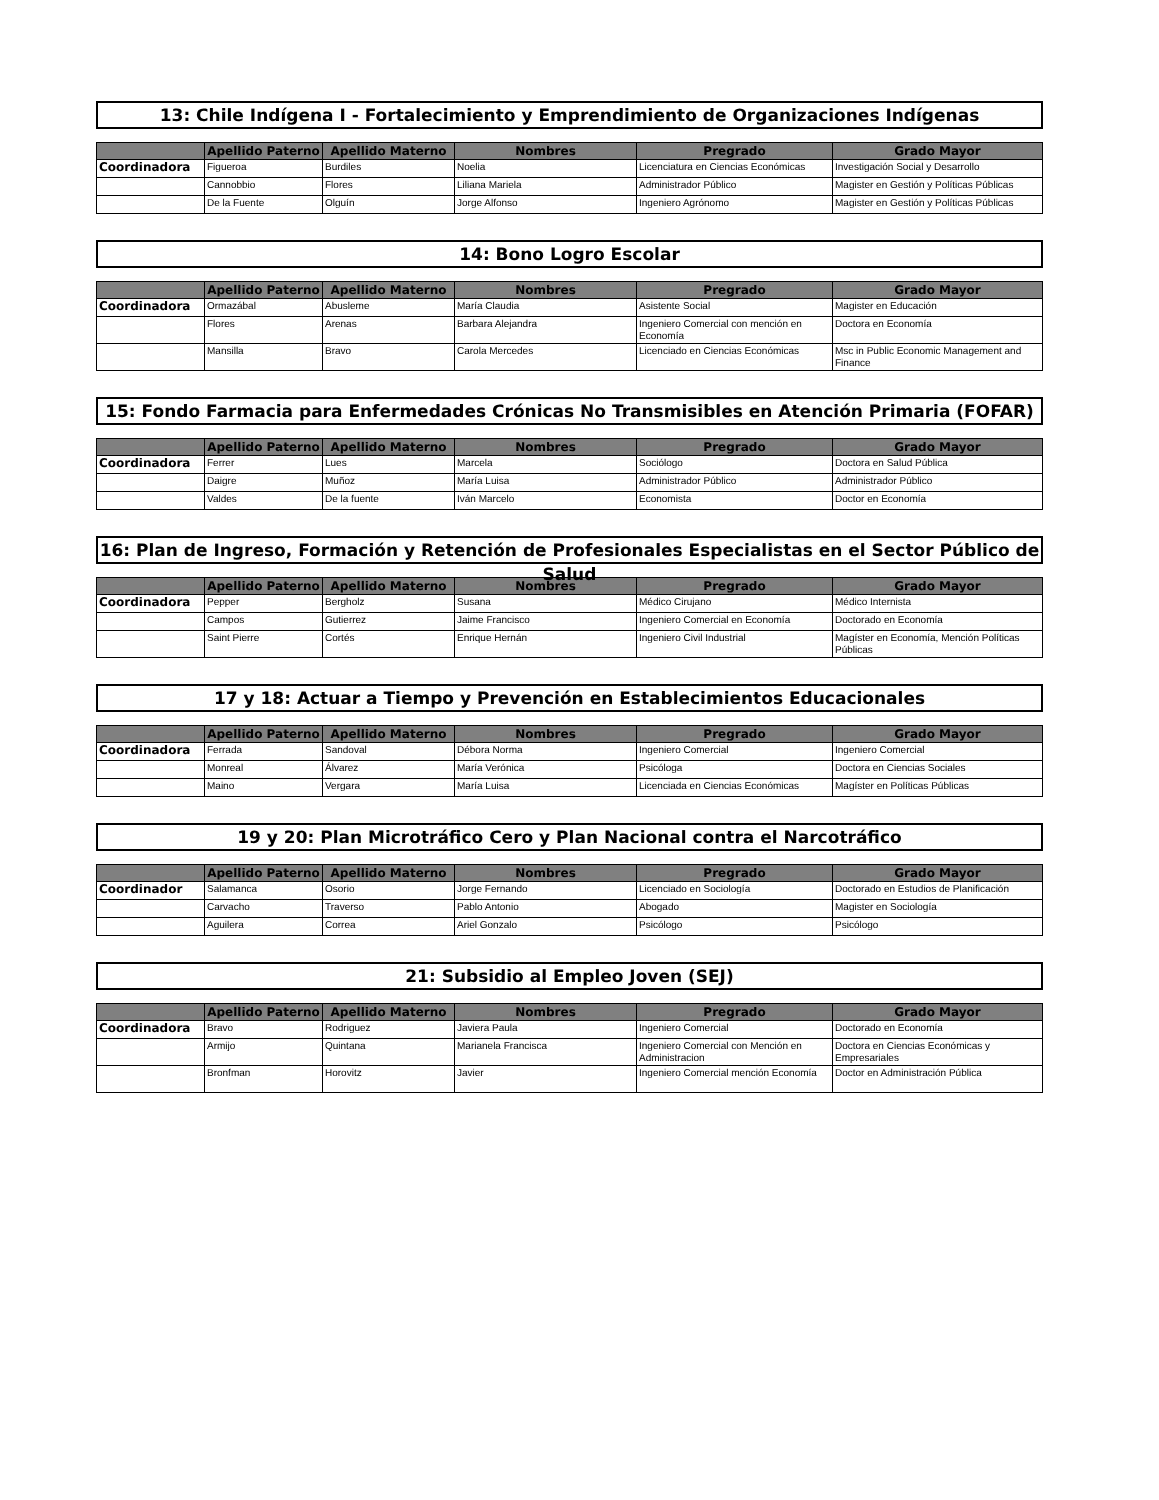13: Chile Indígena I - Fortalecimiento y Emprendimiento de Organizaciones Indígenas
| | Apellido Paterno | Apellido Materno | Nombres | Pregrado | Grado Mayor |
| --- | --- | --- | --- | --- | --- |
| Coordinadora | Figueroa | Burdiles | Noelia | Licenciatura en Ciencias Económicas | Investigación Social y Desarrollo |
| | Cannobbio | Flores | Liliana Mariela | Administrador Público | Magister en Gestión y Políticas Públicas |
| | De la Fuente | Olguín | Jorge Alfonso | Ingeniero Agrónomo | Magister en Gestión y Políticas Públicas |
14: Bono Logro Escolar
| | Apellido Paterno | Apellido Materno | Nombres | Pregrado | Grado Mayor |
| --- | --- | --- | --- | --- | --- |
| Coordinadora | Ormazábal | Abusleme | María Claudia | Asistente Social | Magister en Educación |
| | Flores | Arenas | Barbara Alejandra | Ingeniero Comercial con mención en Economía | Doctora en Economía |
| | Mansilla | Bravo | Carola Mercedes | Licenciado en Ciencias Económicas | Msc in Public Economic Management and Finance |
15: Fondo Farmacia para Enfermedades Crónicas No Transmisibles en Atención Primaria (FOFAR)
| | Apellido Paterno | Apellido Materno | Nombres | Pregrado | Grado Mayor |
| --- | --- | --- | --- | --- | --- |
| Coordinadora | Ferrer | Lues | Marcela | Sociólogo | Doctora en Salud Pública |
| | Daigre | Muñoz | María Luisa | Administrador Público | Administrador Público |
| | Valdes | De la fuente | Iván Marcelo | Economista | Doctor en Economía |
16: Plan de Ingreso, Formación y Retención de Profesionales Especialistas en el Sector Público de Salud
| | Apellido Paterno | Apellido Materno | Nombres | Pregrado | Grado Mayor |
| --- | --- | --- | --- | --- | --- |
| Coordinadora | Pepper | Bergholz | Susana | Médico Cirujano | Médico Internista |
| | Campos | Gutierrez | Jaime Francisco | Ingeniero Comercial en Economía | Doctorado en Economía |
| | Saint Pierre | Cortés | Enrique Hernán | Ingeniero Civil Industrial | Magíster en Economía, Mención Políticas Públicas |
17 y 18: Actuar a Tiempo y Prevención en Establecimientos Educacionales
| | Apellido Paterno | Apellido Materno | Nombres | Pregrado | Grado Mayor |
| --- | --- | --- | --- | --- | --- |
| Coordinadora | Ferrada | Sandoval | Débora Norma | Ingeniero Comercial | Ingeniero Comercial |
| | Monreal | Álvarez | María Verónica | Psicóloga | Doctora en Ciencias Sociales |
| | Maino | Vergara | María Luisa | Licenciada en Ciencias Económicas | Magíster en Políticas Públicas |
19 y 20: Plan Microtráfico Cero y Plan Nacional contra el Narcotráfico
| | Apellido Paterno | Apellido Materno | Nombres | Pregrado | Grado Mayor |
| --- | --- | --- | --- | --- | --- |
| Coordinador | Salamanca | Osorio | Jorge Fernando | Licenciado en Sociología | Doctorado en Estudios de Planificación |
| | Carvacho | Traverso | Pablo Antonio | Abogado | Magister en Sociología |
| | Aguilera | Correa | Ariel Gonzalo | Psicólogo | Psicólogo |
21: Subsidio al Empleo Joven (SEJ)
| | Apellido Paterno | Apellido Materno | Nombres | Pregrado | Grado Mayor |
| --- | --- | --- | --- | --- | --- |
| Coordinadora | Bravo | Rodriguez | Javiera Paula | Ingeniero Comercial | Doctorado en Economía |
| | Armijo | Quintana | Marianela Francisca | Ingeniero Comercial con Mención en Administracion | Doctora en Ciencias Económicas y Empresariales |
| | Bronfman | Horovitz | Javier | Ingeniero Comercial mención Economía | Doctor en Administración Pública |